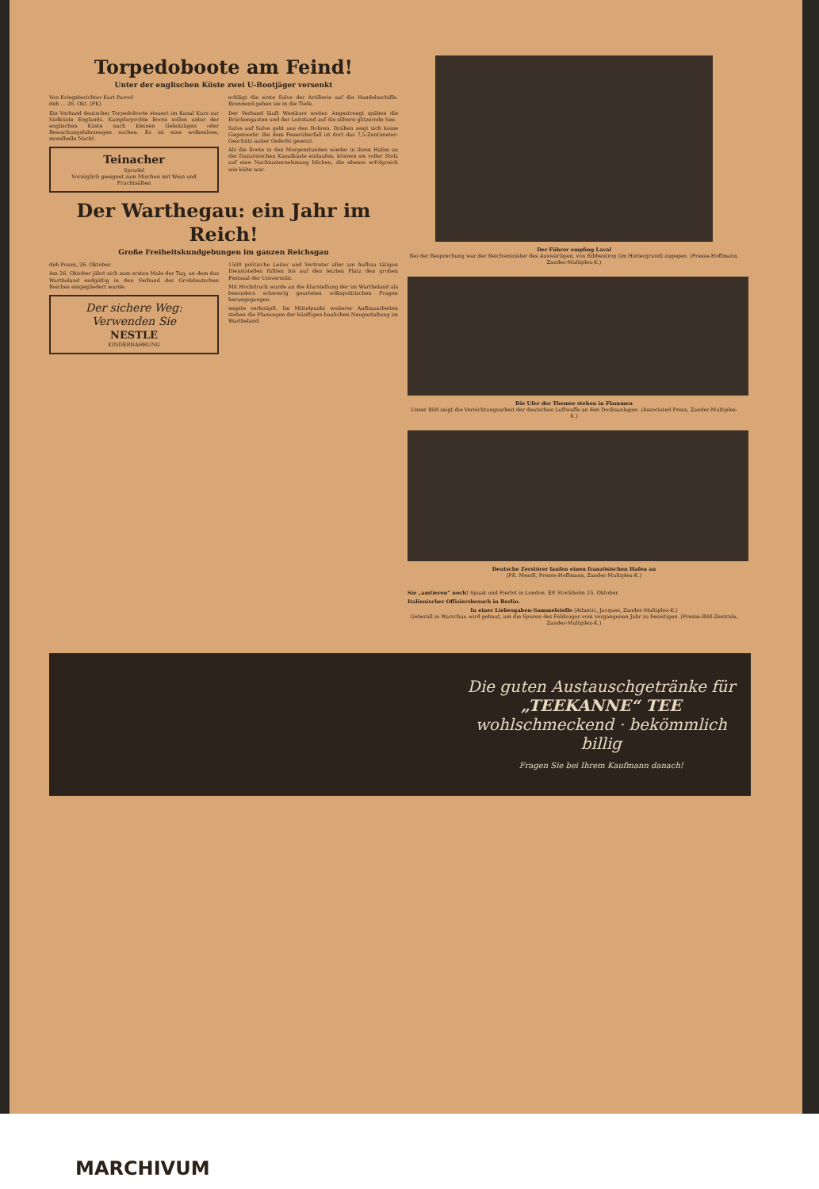Torpedoboote am Feind!
Unter der englischen Küste zwei U-Bootjäger versenkt
Von Kriegsberichter Kurt Parool
dnb ... 26. Okt. (PK)
Ein Verband deutscher Torpedoboote steuert im Kanal Kurs zur Südküste Englands. Kampferprobte Boote sollen unter der englischen Küste nach kleinen Geleitzügen oder Bewachungsfahrzeugen suchen. Es ist eine wolkenlose, mondhelle Nacht.
Teinacher
Sprudel
Vorzüglich geeignet zum Mischen mit Wein und Fruchtsäften
schlägt die erste Salve der Artillerie auf die Handelsschiffe. Brennend gehen sie in die Tiefe.
Der Verband läuft Westkurs weiter. Angestrengt spähen die Brückengasten und der Leitstand auf die silbern glitzernde See.
Salve auf Salve geht aus den Rohren. Drüben zeigt sich keine Gegenwehr. Bei dem Feuerüberfall ist dort das 7,5-Zentimeter-Geschütz außer Gefecht gesetzt.
Als die Boote in den Morgenstunden wieder in ihren Hafen an der französischen Kanalküste einlaufen, können sie voller Stolz auf eine Nachtunternehmung blicken, die ebenso erfolgreich wie kühn war.
Der Warthegau: ein Jahr im Reich!
Große Freiheitskundgebungen im ganzen Reichsgau
dnb Posen, 26. Oktober.
Am 26. Oktober jährt sich zum ersten Male der Tag, an dem das Wartheland endgültig in den Verband des Großdeutschen Reiches eingegliedert wurde.
Der sichere Weg: Verwenden Sie
NESTLE
KINDERNAHRUNG
1500 politische Leiter und Vertreter aller am Aufbau tätigen Dienststellen füllten bis auf den letzten Platz den großen Festsaal der Universität.
Mit Hochdruck wurde an die Klarstellung der im Wartheland als besonders schwierig gearteten volkspolitischen Fragen herangegangen.
engste verknüpft. Im Mittelpunkt weiterer Aufbauarbeiten stehen die Planungen der künftigen baulichen Neugestaltung im Wartheland.
Der Führer empfing Laval
Bei der Besprechung war der Reichsminister des Auswärtigen, von Ribbentrop (im Hintergrund) zugegen. (Presse-Hoffmann, Zander-Multiplex-K.)
Die Ufer der Themse stehen in Flammen
Unser Bild zeigt die Vernichtungsarbeit der deutschen Luftwaffe an den Docksanlagen. (Associated Press, Zander-Multiplex-K.)
Deutsche Zerstörer laufen einen französischen Hafen an
(PK. Mendl, Presse-Hoffmann, Zander-Multiplex-K.)
Sie „amtieren“ noch! Spaak und Pierlot in London. EP. Stockholm 25. Oktober.
Italienischer Offiziersbesuch in Berlin.
In einer Liebesgaben-Sammelstelle (Atlantic, Jacques, Zander-Multiplex-K.)
Ueberall in Warschau wird gebaut, um die Spuren des Feldzuges vom vergangenen Jahr zu beseitigen. (Presse-Bild-Zentrale, Zander-Multiplex-K.)
Die guten Austauschgetränke für
„TEEKANNE“ TEE
wohlschmeckend · bekömmlich
billig
Fragen Sie bei Ihrem Kaufmann danach!
MARCHIVUM